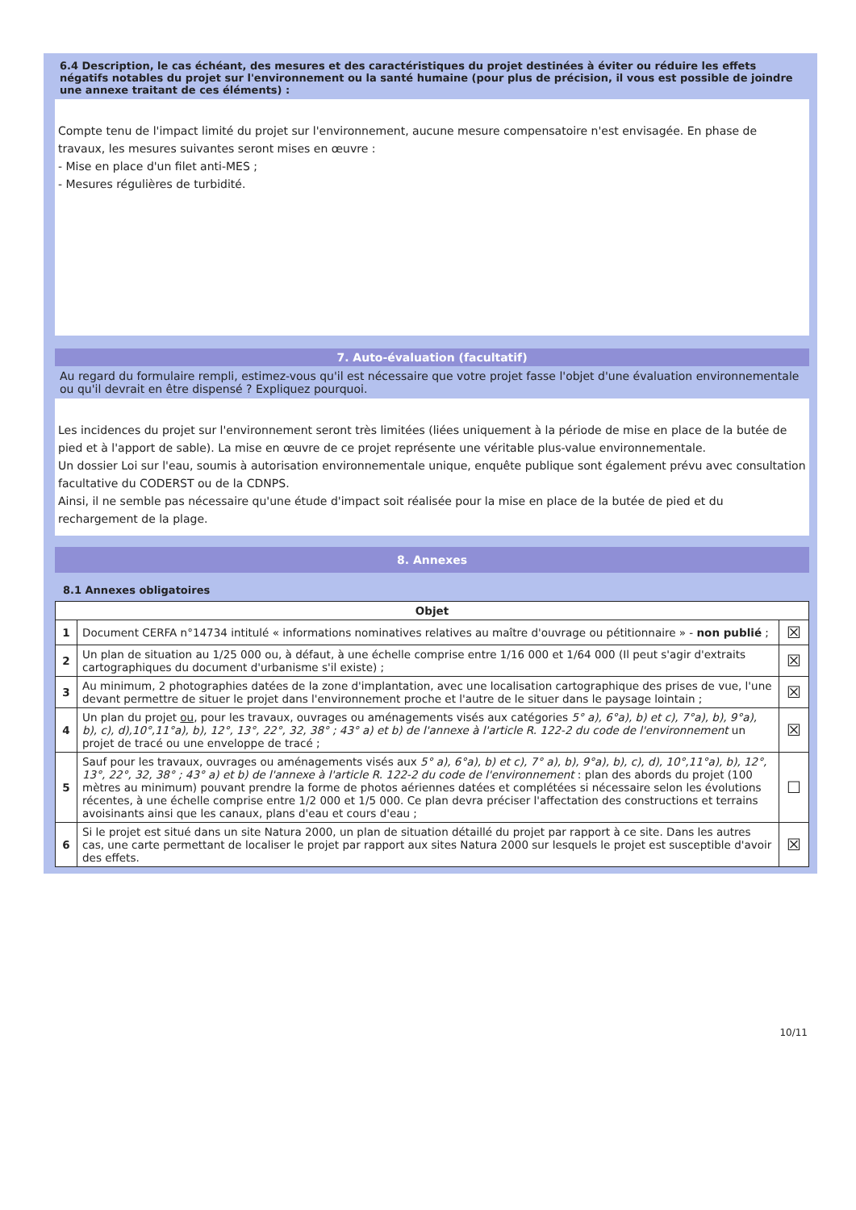6.4 Description, le cas échéant, des mesures et des caractéristiques du projet destinées à éviter ou réduire les effets négatifs notables du projet sur l'environnement ou la santé humaine (pour plus de précision, il vous est possible de joindre une annexe traitant de ces éléments) :
Compte tenu de l'impact limité du projet sur l'environnement, aucune mesure compensatoire n'est envisagée. En phase de travaux, les mesures suivantes seront mises en œuvre :
- Mise en place d'un filet anti-MES ;
- Mesures régulières de turbidité.
7. Auto-évaluation (facultatif)
Au regard du formulaire rempli, estimez-vous qu'il est nécessaire que votre projet fasse l'objet d'une évaluation environnementale ou qu'il devrait en être dispensé ? Expliquez pourquoi.
Les incidences du projet sur l'environnement seront très limitées (liées uniquement à la période de mise en place de la butée de pied et à l'apport de sable). La mise en œuvre de ce projet représente une véritable plus-value environnementale.
Un dossier Loi sur l'eau, soumis à autorisation environnementale unique, enquête publique sont également prévu avec consultation facultative du CODERST ou de la CDNPS.
Ainsi, il ne semble pas nécessaire qu'une étude d'impact soit réalisée pour la mise en place de la butée de pied et du rechargement de la plage.
8. Annexes
8.1 Annexes obligatoires
| Objet | | |
| --- | --- | --- |
| 1 | Document CERFA n°14734 intitulé « informations nominatives relatives au maître d'ouvrage ou pétitionnaire » - non publié ; | ☒ |
| 2 | Un plan de situation au 1/25 000 ou, à défaut, à une échelle comprise entre 1/16 000 et 1/64 000 (Il peut s'agir d'extraits cartographiques du document d'urbanisme s'il existe) ; | ☒ |
| 3 | Au minimum, 2 photographies datées de la zone d'implantation, avec une localisation cartographique des prises de vue, l'une devant permettre de situer le projet dans l'environnement proche et l'autre de le situer dans le paysage lointain ; | ☒ |
| 4 | Un plan du projet ou , pour les travaux, ouvrages ou aménagements visés aux catégories 5° a), 6°a), b) et c), 7°a), b), 9°a), b), c), d),10°,11°a), b), 12°, 13°, 22°, 32, 38° ; 43° a) et b) de l'annexe à l'article R. 122-2 du code de l'environnement un projet de tracé ou une enveloppe de tracé ; | ☒ |
| 5 | Sauf pour les travaux, ouvrages ou aménagements visés aux 5° a), 6°a), b) et c), 7° a), b), 9°a), b), c), d), 10°,11°a), b), 12°, 13°, 22°, 32, 38° ; 43° a) et b) de l'annexe à l'article R. 122-2 du code de l'environnement : plan des abords du projet (100 mètres au minimum) pouvant prendre la forme de photos aériennes datées et complétées si nécessaire selon les évolutions récentes, à une échelle comprise entre 1/2 000 et 1/5 000. Ce plan devra préciser l'affectation des constructions et terrains avoisinants ainsi que les canaux, plans d'eau et cours d'eau ; | ☐ |
| 6 | Si le projet est situé dans un site Natura 2000, un plan de situation détaillé du projet par rapport à ce site. Dans les autres cas, une carte permettant de localiser le projet par rapport aux sites Natura 2000 sur lesquels le projet est susceptible d'avoir des effets. | ☒ |
10/11